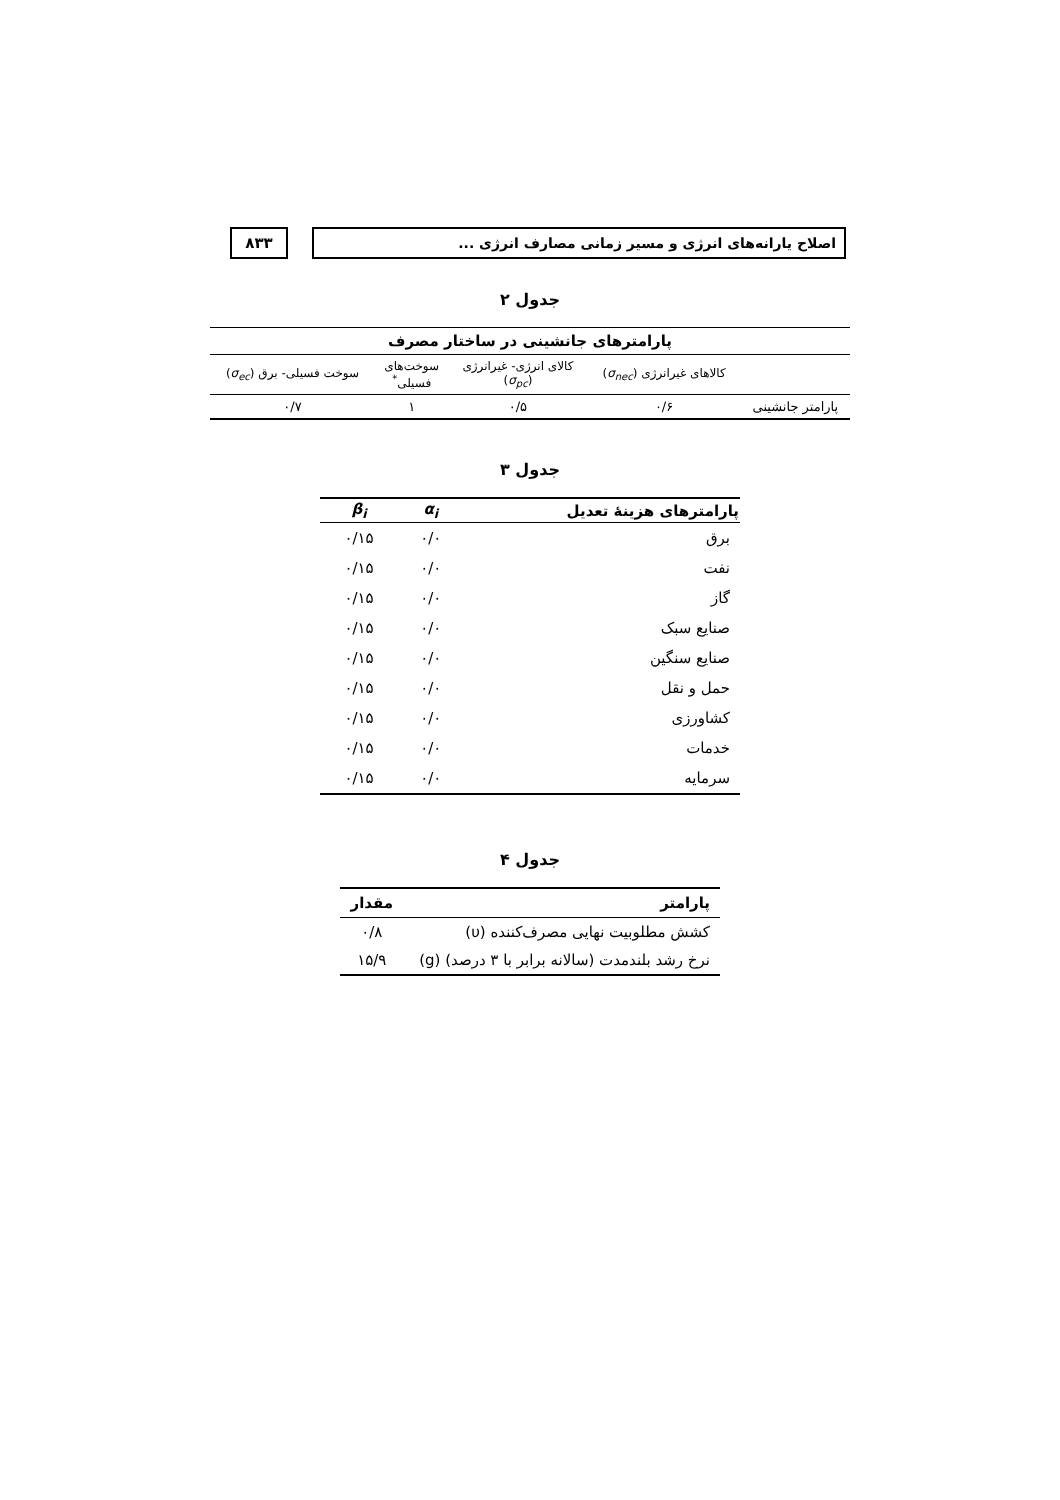اصلاح یارانه‌های انرژی و مسیر زمانی مصارف انرژی ...
۸۳۳
جدول ۲
| پارامترهای جانشینی در ساختار مصرف | | | | |
| --- | --- | --- | --- | --- |
| | کالاهای غیرانرژی ( σ<sub>nec</sub> ) | کالای انرژی- غیرانرژی ( σ<sub>pc</sub> ) | سوخت‌های فسیلی<sup>*</sup> | سوخت فسیلی- برق ( σ<sub>ec</sub> ) |
| پارامتر جانشینی | ۰/۶ | ۰/۵ | ۱ | ۰/۷ |
جدول ۳
| پارامترهای هزینهٔ تعدیل | α<sub>i</sub> | β<sub>i</sub> |
| --- | --- | --- |
| برق | ۰/۰ | ۰/۱۵ |
| نفت | ۰/۰ | ۰/۱۵ |
| گاز | ۰/۰ | ۰/۱۵ |
| صنایع سبک | ۰/۰ | ۰/۱۵ |
| صنایع سنگین | ۰/۰ | ۰/۱۵ |
| حمل و نقل | ۰/۰ | ۰/۱۵ |
| کشاورزی | ۰/۰ | ۰/۱۵ |
| خدمات | ۰/۰ | ۰/۱۵ |
| سرمایه | ۰/۰ | ۰/۱۵ |
جدول ۴
| پارامتر | مقدار |
| --- | --- |
| کشش مطلوبیت نهایی مصرف‌کننده (υ) | ۰/۸ |
| نرخ رشد بلندمدت (سالانه برابر با ۳ درصد) (g) | ۱۵/۹ |